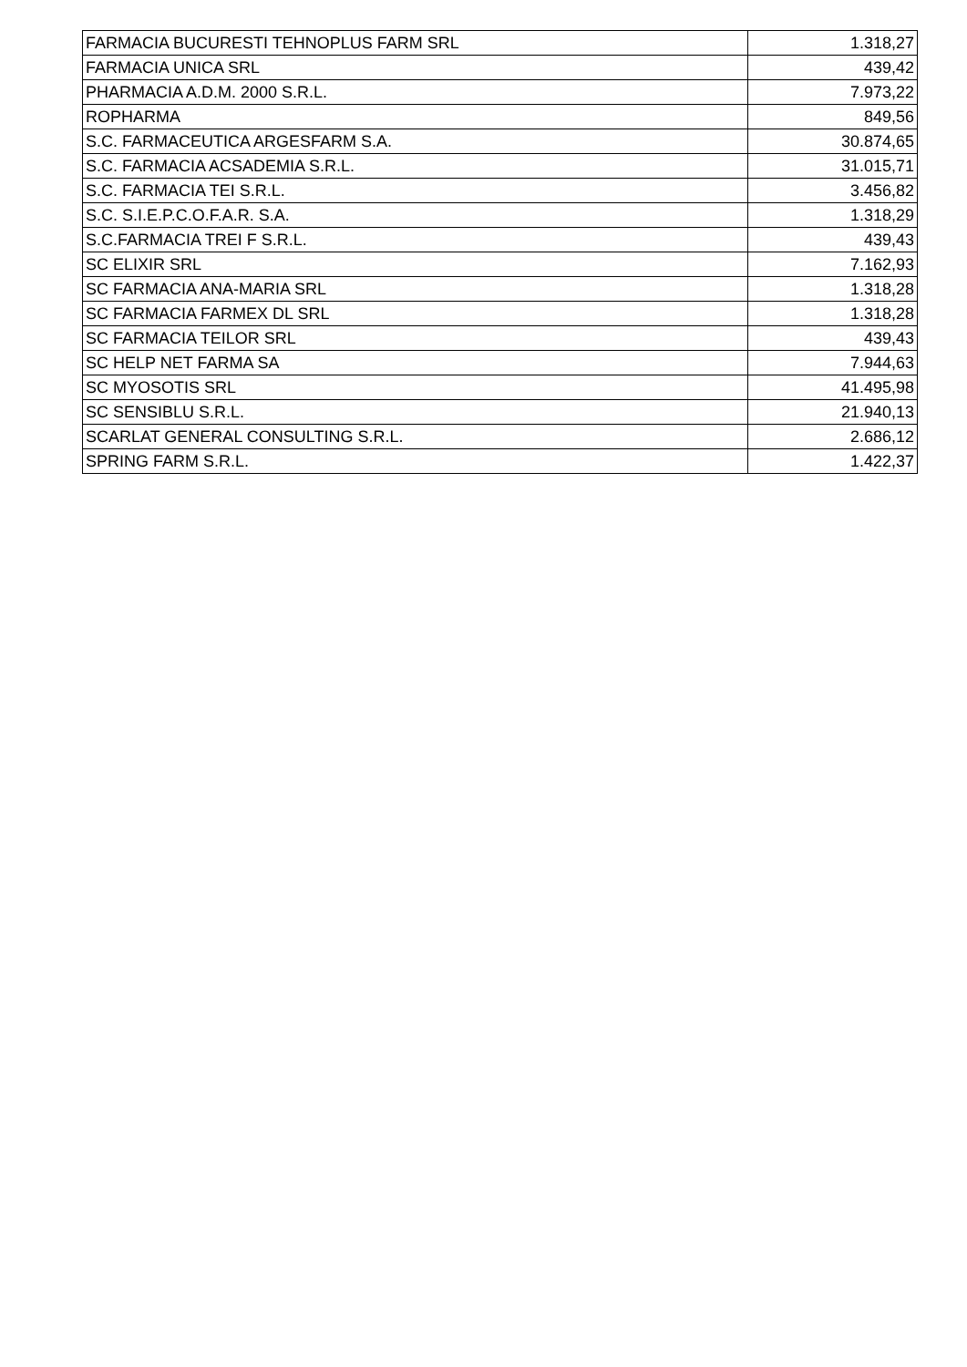| FARMACIA BUCURESTI TEHNOPLUS FARM SRL | 1.318,27 |
| FARMACIA UNICA SRL | 439,42 |
| PHARMACIA A.D.M. 2000 S.R.L. | 7.973,22 |
| ROPHARMA | 849,56 |
| S.C. FARMACEUTICA ARGESFARM S.A. | 30.874,65 |
| S.C. FARMACIA ACSADEMIA S.R.L. | 31.015,71 |
| S.C. FARMACIA TEI S.R.L. | 3.456,82 |
| S.C. S.I.E.P.C.O.F.A.R. S.A. | 1.318,29 |
| S.C.FARMACIA TREI F S.R.L. | 439,43 |
| SC ELIXIR SRL | 7.162,93 |
| SC FARMACIA ANA-MARIA SRL | 1.318,28 |
| SC FARMACIA FARMEX DL SRL | 1.318,28 |
| SC FARMACIA TEILOR SRL | 439,43 |
| SC HELP NET FARMA SA | 7.944,63 |
| SC MYOSOTIS SRL | 41.495,98 |
| SC SENSIBLU S.R.L. | 21.940,13 |
| SCARLAT GENERAL CONSULTING S.R.L. | 2.686,12 |
| SPRING FARM S.R.L. | 1.422,37 |